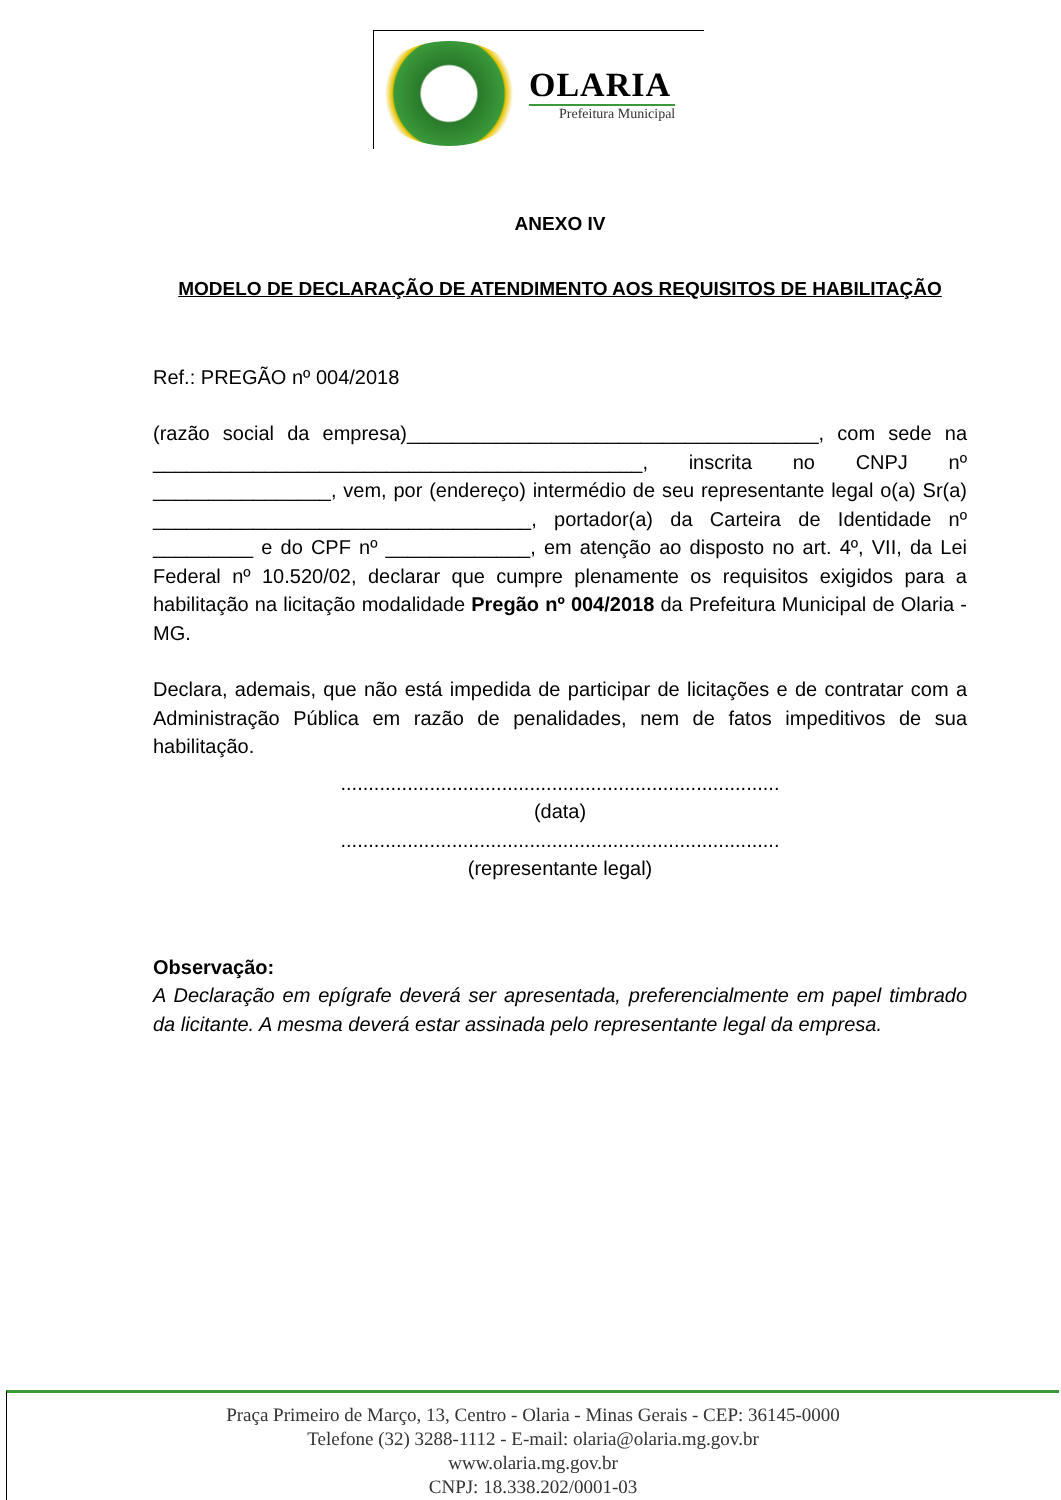OLARIA
Prefeitura Municipal
ANEXO IV
MODELO DE DECLARAÇÃO DE ATENDIMENTO AOS REQUISITOS DE HABILITAÇÃO
Ref.: PREGÃO nº 004/2018
(razão social da empresa)_____________________________________, com sede na ____________________________________________, inscrita no CNPJ nº ________________, vem, por (endereço) intermédio de seu representante legal o(a) Sr(a) __________________________________, portador(a) da Carteira de Identidade nº _________ e do CPF nº _____________, em atenção ao disposto no art. 4º, VII, da Lei Federal nº 10.520/02, declarar que cumpre plenamente os requisitos exigidos para a habilitação na licitação modalidade Pregão nº 004/2018 da Prefeitura Municipal de Olaria -MG.
Declara, ademais, que não está impedida de participar de licitações e de contratar com a Administração Pública em razão de penalidades, nem de fatos impeditivos de sua habilitação.
...............................................................................
(data)
...............................................................................
(representante legal)
Observação:
A Declaração em epígrafe deverá ser apresentada, preferencialmente em papel timbrado da licitante. A mesma deverá estar assinada pelo representante legal da empresa.
Praça Primeiro de Março, 13, Centro - Olaria - Minas Gerais - CEP: 36145-0000
Telefone (32) 3288-1112 - E-mail: olaria@olaria.mg.gov.br
www.olaria.mg.gov.br
CNPJ: 18.338.202/0001-03